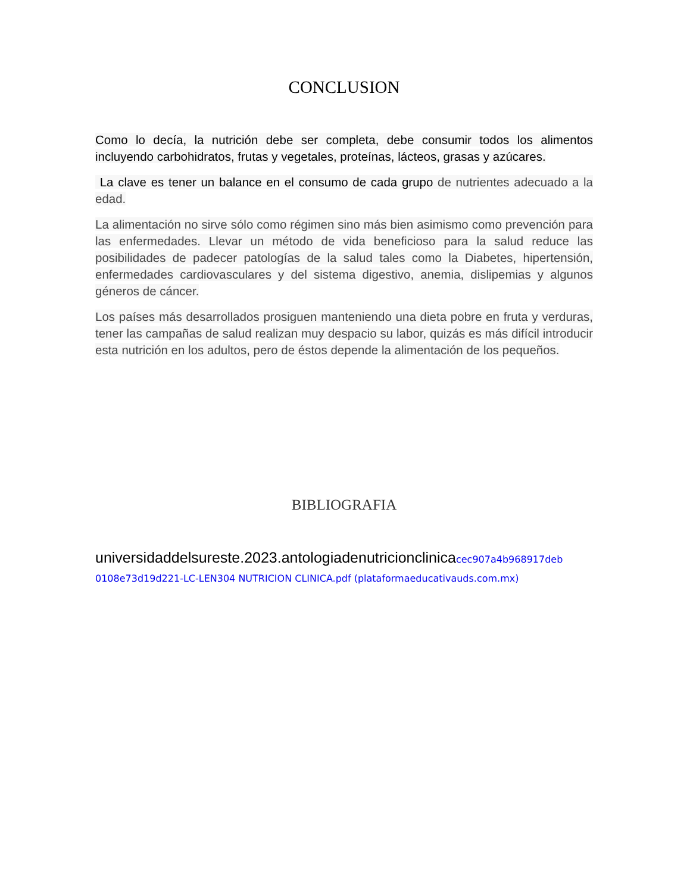CONCLUSION
Como lo decía, la nutrición debe ser completa, debe consumir todos los alimentos incluyendo carbohidratos, frutas y vegetales, proteínas, lácteos, grasas y azúcares.
La clave es tener un balance en el consumo de cada grupo de nutrientes adecuado a la edad.
La alimentación no sirve sólo como régimen sino más bien asimismo como prevención para las enfermedades. Llevar un método de vida beneficioso para la salud reduce las posibilidades de padecer patologías de la salud tales como la Diabetes, hipertensión, enfermedades cardiovasculares y del sistema digestivo, anemia, dislipemias y algunos géneros de cáncer.
Los países más desarrollados prosiguen manteniendo una dieta pobre en fruta y verduras, tener las campañas de salud realizan muy despacio su labor, quizás es más difícil introducir esta nutrición en los adultos, pero de éstos depende la alimentación de los pequeños.
BIBLIOGRAFIA
universidaddelsureste.2023.antologiadenutricionclinicacec907a4b968917deb 0108e73d19d221-LC-LEN304 NUTRICION CLINICA.pdf (plataformaeducativauds.com.mx)